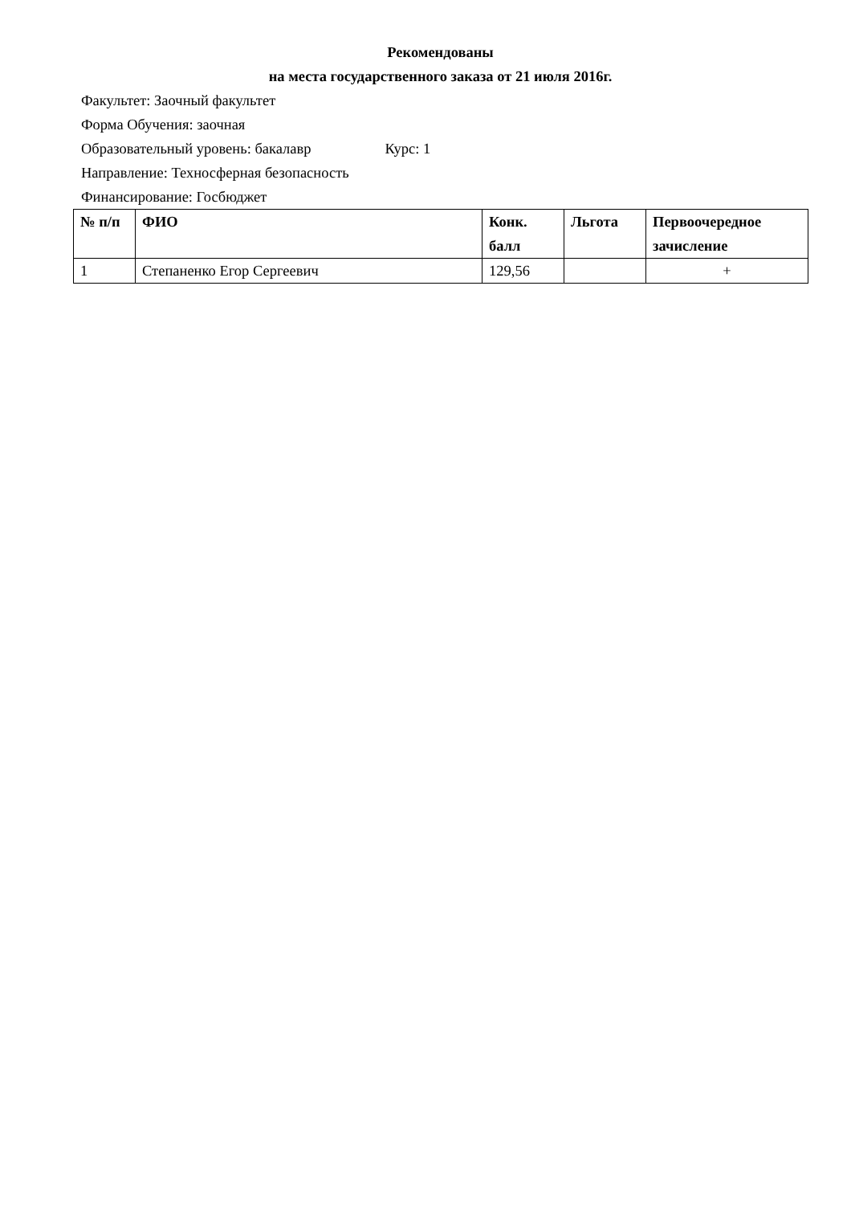Рекомендованы
на места государственного заказа от 21 июля 2016г.
Факультет: Заочный факультет
Форма Обучения: заочная
Образовательный уровень: бакалавр Курс: 1
Направление: Техносферная безопасность
Финансирование: Госбюджет
| № п/п | ФИО | Конк. балл | Льгота | Первоочередное зачисление |
| --- | --- | --- | --- | --- |
| 1 | Степаненко Егор Сергеевич | 129,56 | | + |